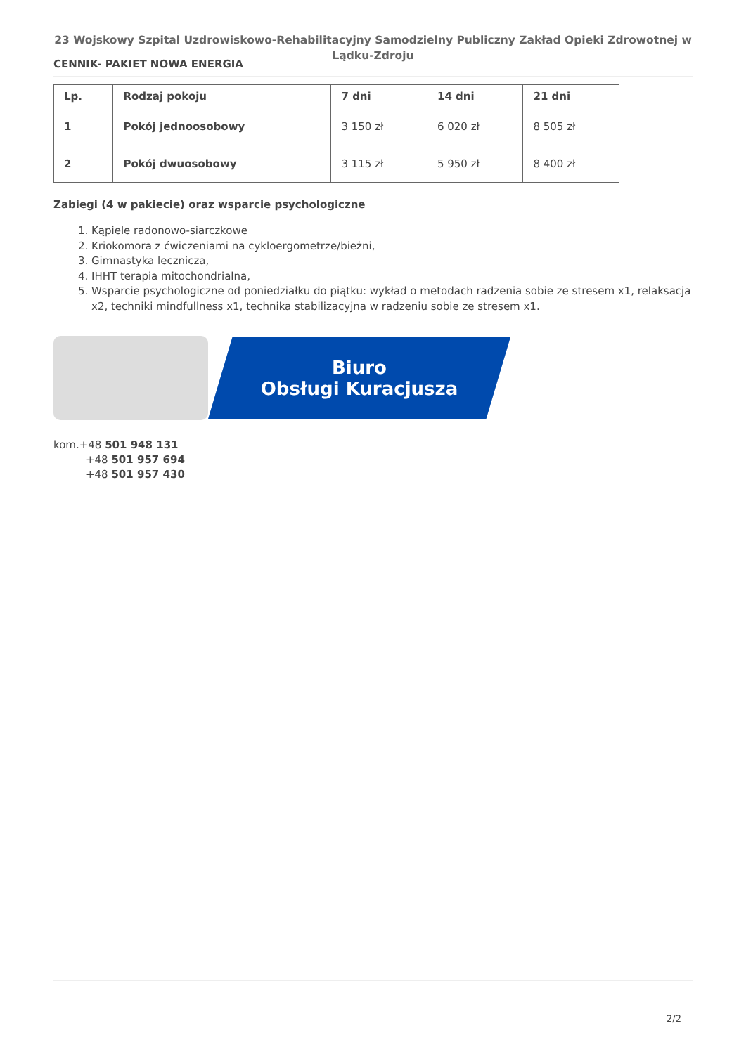23 Wojskowy Szpital Uzdrowiskowo-Rehabilitacyjny Samodzielny Publiczny Zakład Opieki Zdrowotnej w Lądku-Zdroju
CENNIK- PAKIET NOWA ENERGIA
| Lp. | Rodzaj pokoju | 7 dni | 14 dni | 21 dni |
| --- | --- | --- | --- | --- |
| 1 | Pokój jednoosobowy | 3 150 zł | 6 020 zł | 8 505 zł |
| 2 | Pokój dwuosobowy | 3 115 zł | 5 950 zł | 8 400 zł |
Zabiegi (4 w pakiecie) oraz wsparcie psychologiczne
1. Kąpiele radonowo-siarczkowe
2. Kriokomora z ćwiczeniami na cykloergometrze/bieżni,
3. Gimnastyka lecznicza,
4. IHHT terapia mitochondrialna,
5. Wsparcie psychologiczne od poniedziałku do piątku: wykład o metodach radzenia sobie ze stresem x1, relaksacja x2, techniki mindfullness x1, technika stabilizacyjna w radzeniu sobie ze stresem x1.
Biuro
Obsługi Kuracjusza
kom.+48 501 948 131
+48 501 957 694
+48 501 957 430
2/2